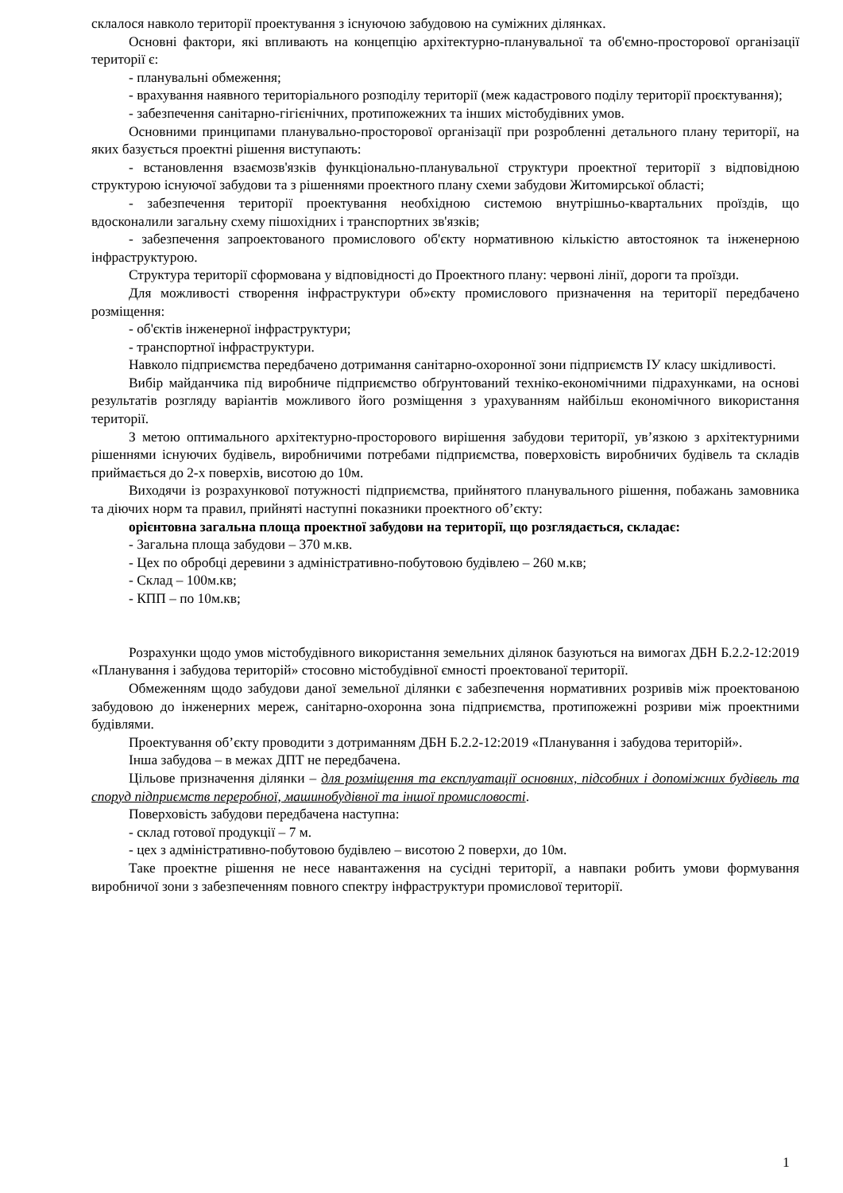склалося навколо території проектування з існуючою забудовою на суміжних ділянках.
Основні фактори, які впливають на концепцію архітектурно-планувальної та об'ємно-просторової організації території є:
- планувальні обмеження;
- врахування наявного територіального розподілу території (меж кадастрового поділу території проєктування);
- забезпечення санітарно-гігієнічних, протипожежних та інших містобудівних умов.
Основними принципами планувально-просторової організації при розробленні детального плану території, на яких базується проектні рішення виступають:
- встановлення взаємозв'язків функціонально-планувальної структури проектної території з відповідною структурою існуючої забудови та з рішеннями проектного плану схеми забудови Житомирської області;
- забезпечення території проектування необхідною системою внутрішньо-квартальних проїздів, що вдосконалили загальну схему пішохідних і транспортних зв'язків;
- забезпечення запроектованого промислового об'єкту нормативною кількістю автостоянок та інженерною інфраструктурою.
Структура території сформована у відповідності до Проектного плану: червоні лінії, дороги та проїзди.
Для можливості створення інфраструктури об»єкту промислового призначення на території передбачено розміщення:
- об'єктів інженерної інфраструктури;
- транспортної інфраструктури.
Навколо підприємства передбачено дотримання санітарно-охоронної зони підприємств ІУ класу шкідливості.
Вибір майданчика під виробниче підприємство обґрунтований техніко-економічними підрахунками, на основі результатів розгляду варіантів можливого його розміщення з урахуванням найбільш економічного використання території.
З метою оптимального архітектурно-просторового вирішення забудови території, ув’язкою з архітектурними рішеннями існуючих будівель, виробничими потребами підприємства, поверховість виробничих будівель та складів приймається до 2-х поверхів, висотою до 10м.
Виходячи із розрахункової потужності підприємства, прийнятого планувального рішення, побажань замовника та діючих норм та правил, прийняті наступні показники проектного об’єкту:
орієнтовна загальна площа проектної забудови на території, що розглядається, складає:
- Загальна площа забудови – 370 м.кв.
- Цех по обробці деревини з адміністративно-побутовою будівлею – 260 м.кв;
- Склад – 100м.кв;
- КПП – по 10м.кв;
Розрахунки щодо умов містобудівного використання земельних ділянок базуються на вимогах ДБН Б.2.2-12:2019 «Планування і забудова територій» стосовно містобудівної ємності проектованої території.
Обмеженням щодо забудови даної земельної ділянки є забезпечення нормативних розривів між проектованою забудовою до інженерних мереж, санітарно-охоронна зона підприємства, протипожежні розриви між проектними будівлями.
Проектування об’єкту проводити з дотриманням ДБН Б.2.2-12:2019 «Планування і забудова територій».
Інша забудова – в межах ДПТ не передбачена.
Цільове призначення ділянки – для розміщення та експлуатації основних, підсобних і допоміжних будівель та споруд підприємств переробної, машинобудівної та іншої промисловості.
Поверховість забудови передбачена наступна:
- склад готової продукції – 7 м.
- цех з адміністративно-побутовою будівлею – висотою 2 поверхи, до 10м.
Таке проектне рішення не несе навантаження на сусідні території, а навпаки робить умови формування виробничої зони з забезпеченням повного спектру інфраструктури промислової території.
1